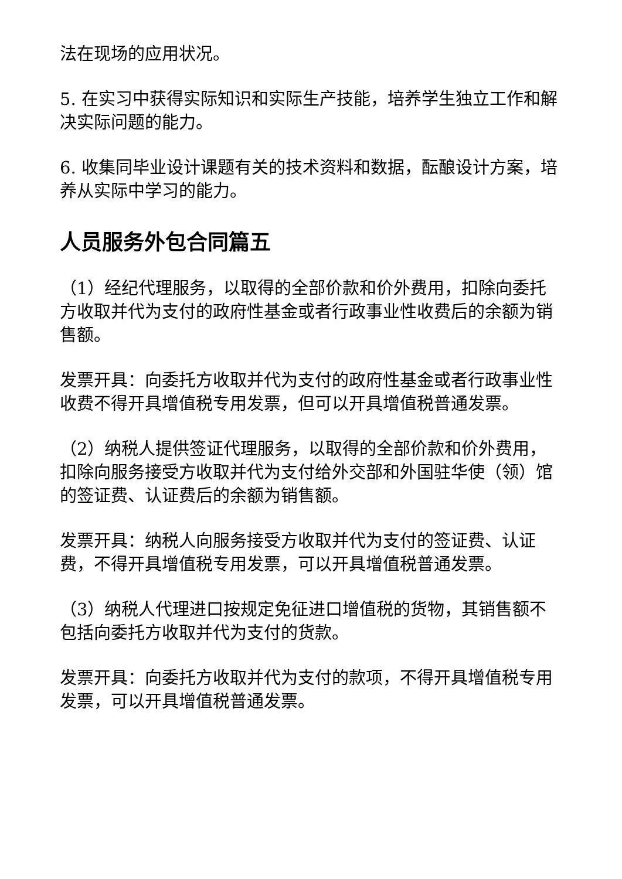法在现场的应用状况。
5. 在实习中获得实际知识和实际生产技能，培养学生独立工作和解决实际问题的能力。
6. 收集同毕业设计课题有关的技术资料和数据，酝酿设计方案，培养从实际中学习的能力。
人员服务外包合同篇五
（1）经纪代理服务，以取得的全部价款和价外费用，扣除向委托方收取并代为支付的政府性基金或者行政事业性收费后的余额为销售额。
发票开具：向委托方收取并代为支付的政府性基金或者行政事业性收费不得开具增值税专用发票，但可以开具增值税普通发票。
（2）纳税人提供签证代理服务，以取得的全部价款和价外费用，扣除向服务接受方收取并代为支付给外交部和外国驻华使（领）馆的签证费、认证费后的余额为销售额。
发票开具：纳税人向服务接受方收取并代为支付的签证费、认证费，不得开具增值税专用发票，可以开具增值税普通发票。
（3）纳税人代理进口按规定免征进口增值税的货物，其销售额不包括向委托方收取并代为支付的货款。
发票开具：向委托方收取并代为支付的款项，不得开具增值税专用发票，可以开具增值税普通发票。